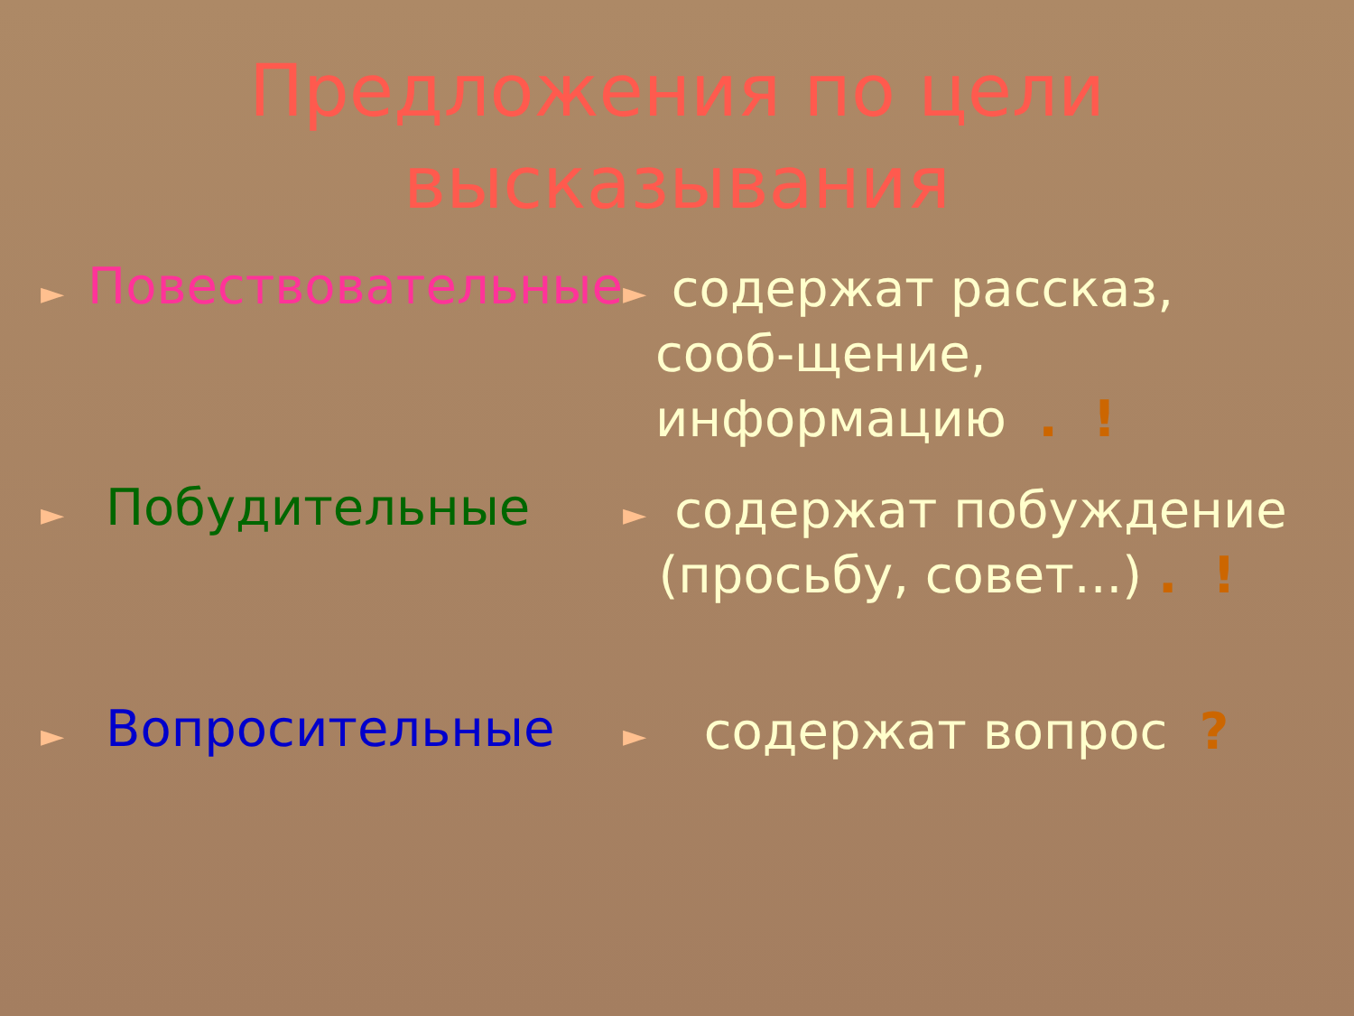Предложения по цели
высказывания
► Повествовательные
► содержат рассказ, сооб-щение, информацию . !
► Побудительные
► содержат побуждение (просьбу, совет...) . !
► Вопросительные
► содержат вопрос ?